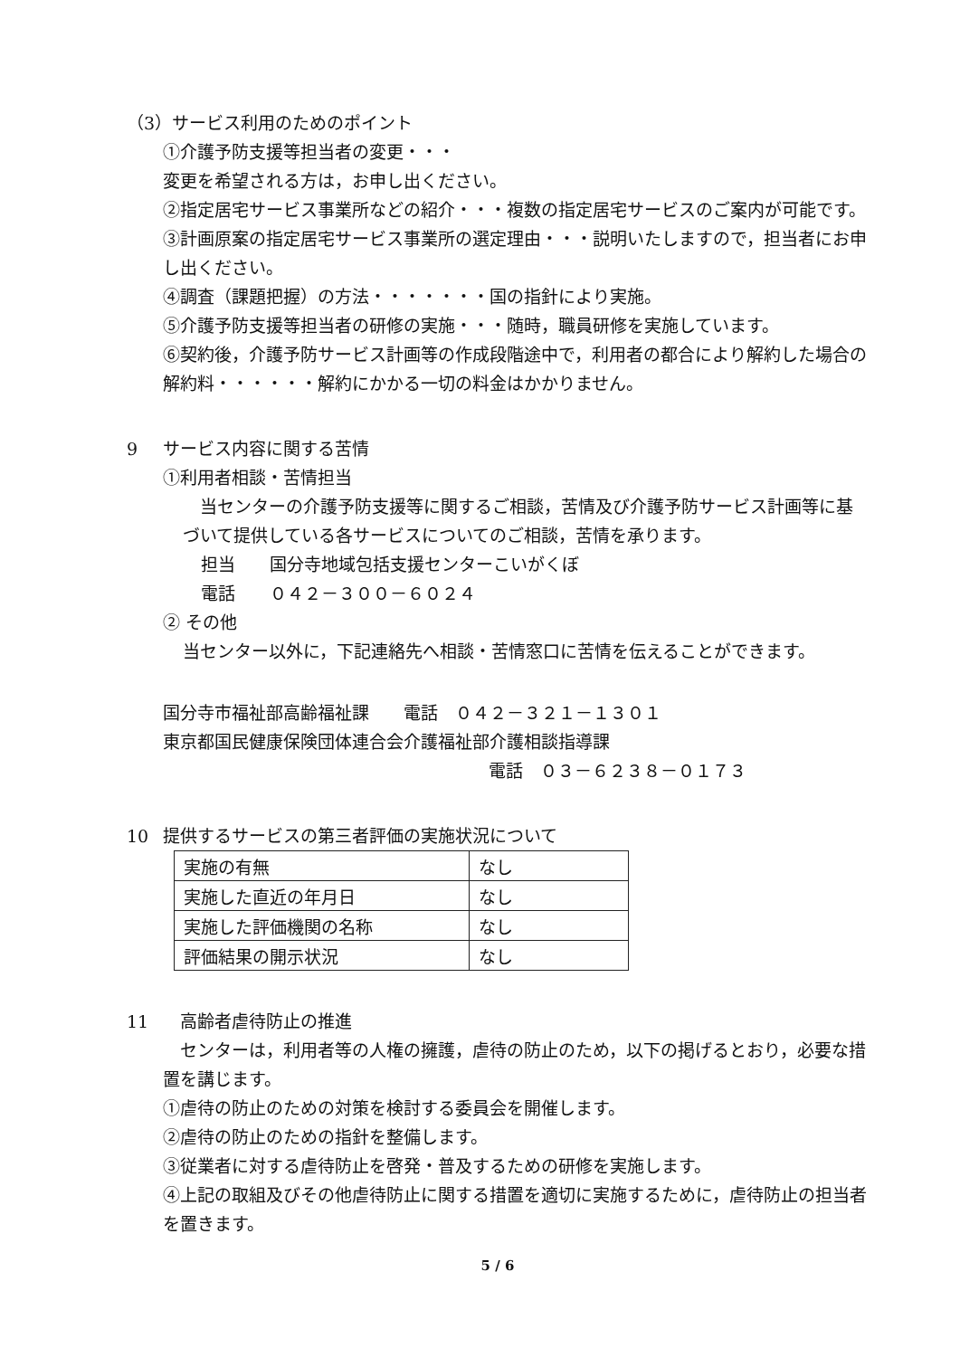（3）サービス利用のためのポイント
①介護予防支援等担当者の変更・・・
変更を希望される方は，お申し出ください。
②指定居宅サービス事業所などの紹介・・・複数の指定居宅サービスのご案内が可能です。
③計画原案の指定居宅サービス事業所の選定理由・・・説明いたしますので，担当者にお申し出ください。
④調査（課題把握）の方法・・・・・・・国の指針により実施。
⑤介護予防支援等担当者の研修の実施・・・随時，職員研修を実施しています。
⑥契約後，介護予防サービス計画等の作成段階途中で，利用者の都合により解約した場合の解約料・・・・・・解約にかかる一切の料金はかかりません。
9 サービス内容に関する苦情
①利用者相談・苦情担当
　当センターの介護予防支援等に関するご相談，苦情及び介護予防サービス計画等に基づいて提供している各サービスについてのご相談，苦情を承ります。
担当　　国分寺地域包括支援センターこいがくぼ
電話　　０４２－３００－６０２４
② その他
当センター以外に，下記連絡先へ相談・苦情窓口に苦情を伝えることができます。
国分寺市福祉部高齢福祉課　　電話　０４２－３２１－１３０１
東京都国民健康保険団体連合会介護福祉部介護相談指導課
電話　０３－６２３８－０１７３
10 提供するサービスの第三者評価の実施状況について
| 実施の有無 | なし |
| 実施した直近の年月日 | なし |
| 実施した評価機関の名称 | なし |
| 評価結果の開示状況 | なし |
11　高齢者虐待防止の推進
　センターは，利用者等の人権の擁護，虐待の防止のため，以下の掲げるとおり，必要な措置を講じます。
①虐待の防止のための対策を検討する委員会を開催します。
②虐待の防止のための指針を整備します。
③従業者に対する虐待防止を啓発・普及するための研修を実施します。
④上記の取組及びその他虐待防止に関する措置を適切に実施するために，虐待防止の担当者を置きます。
5 / 6